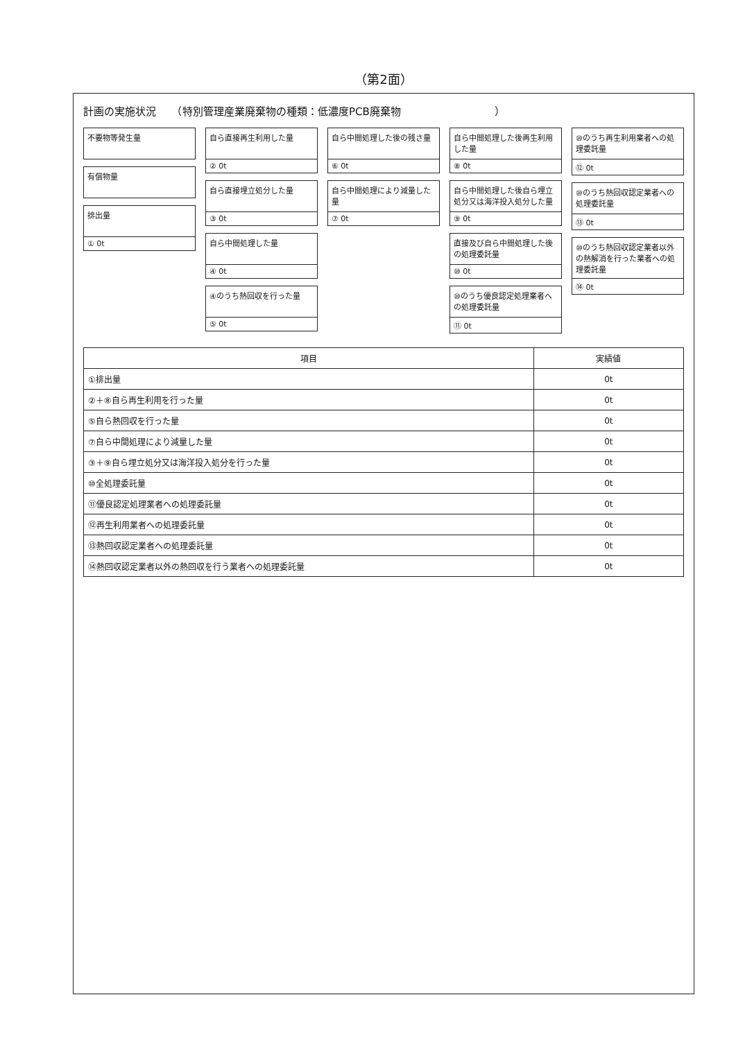（第2面）
計画の実施状況　　（特別管理産業廃棄物の種類：低濃度PCB廃棄物　　　　　　　　　）
不要物等発生量
有償物量
排出量
① 0t
自ら直接再生利用した量
② 0t
自ら直接埋立処分した量
③ 0t
自ら中間処理した量
④ 0t
④のうち熱回収を行った量
⑤ 0t
自ら中間処理した後の残さ量
⑥ 0t
自ら中間処理により減量した量
⑦ 0t
自ら中間処理した後再生利用した量
⑧ 0t
自ら中間処理した後自ら埋立処分又は海洋投入処分した量
⑨ 0t
直接及び自ら中間処理した後の処理委託量
⑩ 0t
⑩のうち優良認定処理業者への処理委託量
⑪ 0t
⑩のうち再生利用業者への処理委託量
⑫ 0t
⑩のうち熱回収認定業者への処理委託量
⑬ 0t
⑩のうち熱回収認定業者以外の熱解消を行った業者への処理委託量
⑭ 0t
| 項目 | 実績値 |
| --- | --- |
| ①排出量 | 0t |
| ②＋⑧自ら再生利用を行った量 | 0t |
| ⑤自ら熱回収を行った量 | 0t |
| ⑦自ら中間処理により減量した量 | 0t |
| ③＋⑨自ら埋立処分又は海洋投入処分を行った量 | 0t |
| ⑩全処理委託量 | 0t |
| ⑪優良認定処理業者への処理委託量 | 0t |
| ⑫再生利用業者への処理委託量 | 0t |
| ⑬熱回収認定業者への処理委託量 | 0t |
| ⑭熱回収認定業者以外の熱回収を行う業者への処理委託量 | 0t |